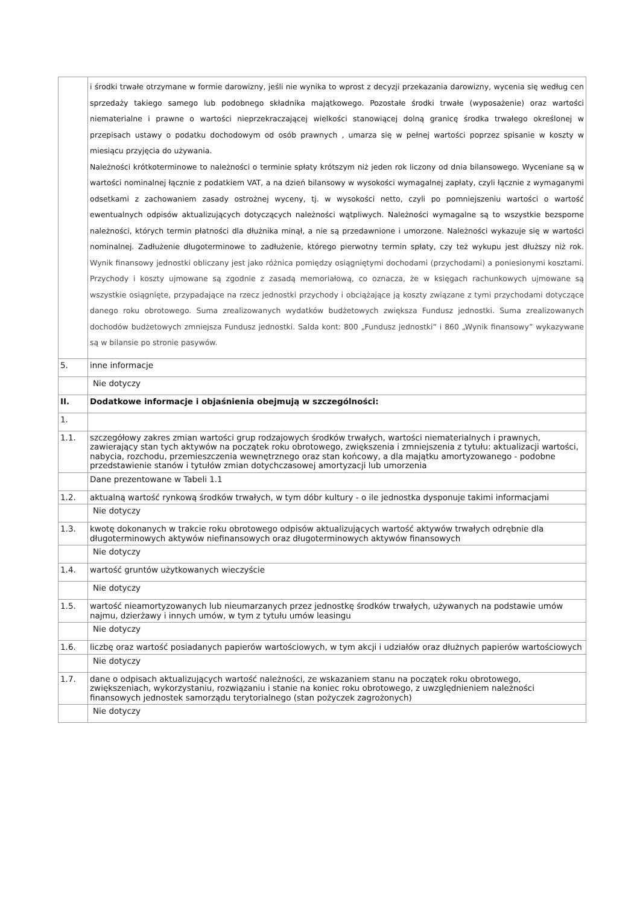| | i środki trwałe otrzymane w formie darowizny, jeśli nie wynika to wprost z decyzji przekazania darowizny, wycenia się według cen sprzedaży takiego samego lub podobnego składnika majątkowego. Pozostałe środki trwałe (wyposażenie) oraz wartości niematerialne i prawne o wartości nieprzekraczającej wielkości stanowiącej dolną granicę środka trwałego określonej w przepisach ustawy o podatku dochodowym od osób prawnych , umarza się w pełnej wartości poprzez spisanie w koszty w miesiącu przyjęcia do używania. Należności krótkoterminowe to należności o terminie spłaty krótszym niż jeden rok liczony od dnia bilansowego. Wyceniane są w wartości nominalnej łącznie z podatkiem VAT, a na dzień bilansowy w wysokości wymagalnej zapłaty, czyli łącznie z wymaganymi odsetkami z zachowaniem zasady ostrożnej wyceny, tj. w wysokości netto, czyli po pomniejszeniu wartości o wartość ewentualnych odpisów aktualizujących dotyczących należności wątpliwych. Należności wymagalne są to wszystkie bezsporne należności, których termin płatności dla dłużnika minął, a nie są przedawnione i umorzone. Należności wykazuje się w wartości nominalnej. Zadłużenie długoterminowe to zadłużenie, którego pierwotny termin spłaty, czy też wykupu jest dłuższy niż rok. Wynik finansowy jednostki obliczany jest jako różnica pomiędzy osiągniętymi dochodami (przychodami) a poniesionymi kosztami. Przychody i koszty ujmowane są zgodnie z zasadą memoriałową, co oznacza, że w księgach rachunkowych ujmowane są wszystkie osiągnięte, przypadające na rzecz jednostki przychody i obciążające ją koszty związane z tymi przychodami dotyczące danego roku obrotowego. Suma zrealizowanych wydatków budżetowych zwiększa Fundusz jednostki. Suma zrealizowanych dochodów budżetowych zmniejsza Fundusz jednostki. Salda kont: 800 „Fundusz jednostki” i 860 „Wynik finansowy” wykazywane są w bilansie po stronie pasywów. |
| 5. | inne informacje |
| | Nie dotyczy |
| II. | Dodatkowe informacje i objaśnienia obejmują w szczególności: |
| 1. | |
| 1.1. | szczegółowy zakres zmian wartości grup rodzajowych środków trwałych, wartości niematerialnych i prawnych, zawierający stan tych aktywów na początek roku obrotowego, zwiększenia i zmniejszenia z tytułu: aktualizacji wartości, nabycia, rozchodu, przemieszczenia wewnętrznego oraz stan końcowy, a dla majątku amortyzowanego - podobne przedstawienie stanów i tytułów zmian dotychczasowej amortyzacji lub umorzenia |
| | Dane prezentowane w Tabeli 1.1 |
| 1.2. | aktualną wartość rynkową środków trwałych, w tym dóbr kultury - o ile jednostka dysponuje takimi informacjami |
| | Nie dotyczy |
| 1.3. | kwotę dokonanych w trakcie roku obrotowego odpisów aktualizujących wartość aktywów trwałych odrębnie dla długoterminowych aktywów niefinansowych oraz długoterminowych aktywów finansowych |
| | Nie dotyczy |
| 1.4. | wartość gruntów użytkowanych wieczyście |
| | Nie dotyczy |
| 1.5. | wartość nieamortyzowanych lub nieumarzanych przez jednostkę środków trwałych, używanych na podstawie umów najmu, dzierżawy i innych umów, w tym z tytułu umów leasingu |
| | Nie dotyczy |
| 1.6. | liczbę oraz wartość posiadanych papierów wartościowych, w tym akcji i udziałów oraz dłużnych papierów wartościowych |
| | Nie dotyczy |
| 1.7. | dane o odpisach aktualizujących wartość należności, ze wskazaniem stanu na początek roku obrotowego, zwiększeniach, wykorzystaniu, rozwiązaniu i stanie na koniec roku obrotowego, z uwzględnieniem należności finansowych jednostek samorządu terytorialnego (stan pożyczek zagrożonych) |
| | Nie dotyczy |